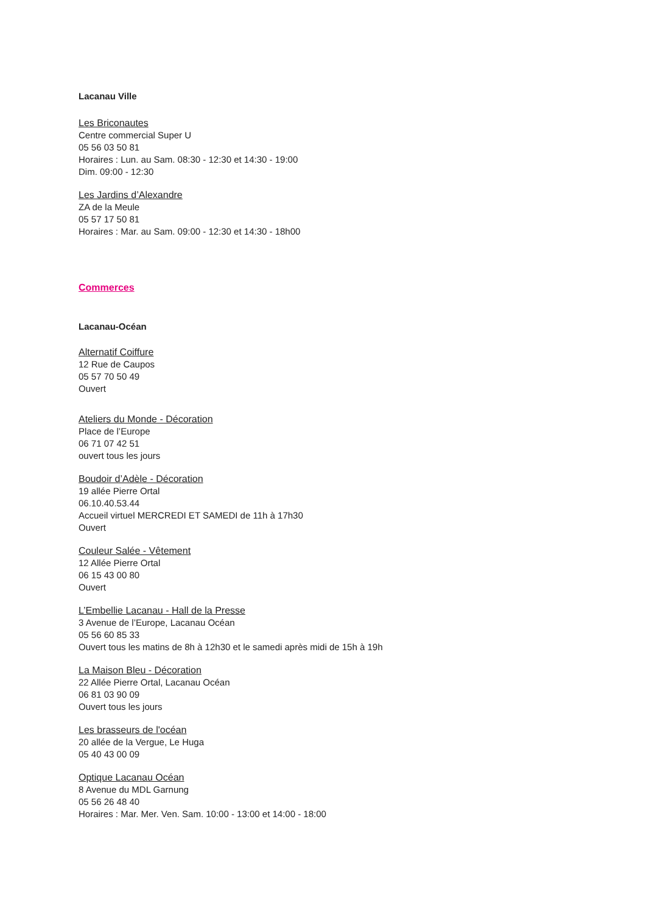Lacanau Ville
Les Briconautes
Centre commercial Super U
05 56 03 50 81
Horaires : Lun. au Sam. 08:30 - 12:30 et 14:30 - 19:00
Dim. 09:00 - 12:30
Les Jardins d’Alexandre
ZA de la Meule
05 57 17 50 81
Horaires : Mar. au Sam. 09:00 - 12:30 et 14:30 - 18h00
Commerces
Lacanau-Océan
Alternatif Coiffure
12 Rue de Caupos
05 57 70 50 49
Ouvert
Ateliers du Monde - Décoration
Place de l’Europe
06 71 07 42 51
ouvert tous les jours
Boudoir d’Adèle - Décoration
19 allée Pierre Ortal
06.10.40.53.44
Accueil virtuel MERCREDI ET SAMEDI de 11h à 17h30
Ouvert
Couleur Salée - Vêtement
12 Allée Pierre Ortal
06 15 43 00 80
Ouvert
L’Embellie Lacanau - Hall de la Presse
3 Avenue de l’Europe, Lacanau Océan
05 56 60 85 33
Ouvert tous les matins de 8h à 12h30 et le samedi après midi de 15h à 19h
La Maison Bleu - Décoration
22 Allée Pierre Ortal, Lacanau Océan
06 81 03 90 09
Ouvert tous les jours
Les brasseurs de l'océan
20 allée de la Vergue, Le Huga
05 40 43 00 09
Optique Lacanau Océan
8 Avenue du MDL Garnung
05 56 26 48 40
Horaires : Mar. Mer. Ven. Sam. 10:00 - 13:00 et 14:00 - 18:00